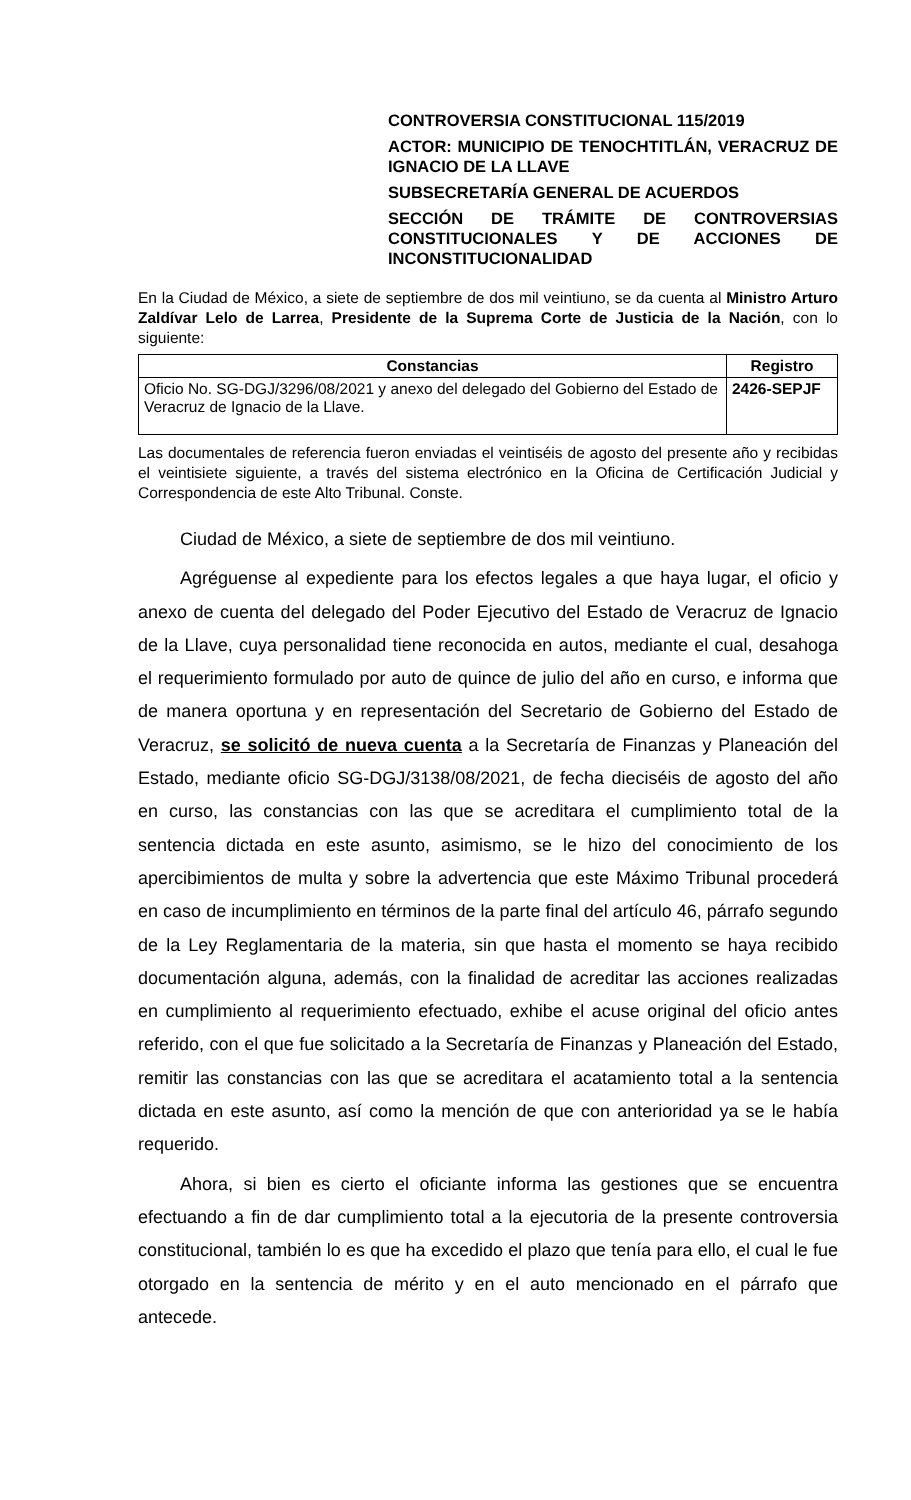CONTROVERSIA CONSTITUCIONAL 115/2019
ACTOR: MUNICIPIO DE TENOCHTITLÁN, VERACRUZ DE IGNACIO DE LA LLAVE
SUBSECRETARÍA GENERAL DE ACUERDOS
SECCIÓN DE TRÁMITE DE CONTROVERSIAS CONSTITUCIONALES Y DE ACCIONES DE INCONSTITUCIONALIDAD
En la Ciudad de México, a siete de septiembre de dos mil veintiuno, se da cuenta al Ministro Arturo Zaldívar Lelo de Larrea, Presidente de la Suprema Corte de Justicia de la Nación, con lo siguiente:
| Constancias | Registro |
| --- | --- |
| Oficio No. SG-DGJ/3296/08/2021 y anexo del delegado del Gobierno del Estado de Veracruz de Ignacio de la Llave. | 2426-SEPJF |
Las documentales de referencia fueron enviadas el veintiséis de agosto del presente año y recibidas el veintisiete siguiente, a través del sistema electrónico en la Oficina de Certificación Judicial y Correspondencia de este Alto Tribunal. Conste.
Ciudad de México, a siete de septiembre de dos mil veintiuno.
Agréguense al expediente para los efectos legales a que haya lugar, el oficio y anexo de cuenta del delegado del Poder Ejecutivo del Estado de Veracruz de Ignacio de la Llave, cuya personalidad tiene reconocida en autos, mediante el cual, desahoga el requerimiento formulado por auto de quince de julio del año en curso, e informa que de manera oportuna y en representación del Secretario de Gobierno del Estado de Veracruz, se solicitó de nueva cuenta a la Secretaría de Finanzas y Planeación del Estado, mediante oficio SG-DGJ/3138/08/2021, de fecha dieciséis de agosto del año en curso, las constancias con las que se acreditara el cumplimiento total de la sentencia dictada en este asunto, asimismo, se le hizo del conocimiento de los apercibimientos de multa y sobre la advertencia que este Máximo Tribunal procederá en caso de incumplimiento en términos de la parte final del artículo 46, párrafo segundo de la Ley Reglamentaria de la materia, sin que hasta el momento se haya recibido documentación alguna, además, con la finalidad de acreditar las acciones realizadas en cumplimiento al requerimiento efectuado, exhibe el acuse original del oficio antes referido, con el que fue solicitado a la Secretaría de Finanzas y Planeación del Estado, remitir las constancias con las que se acreditara el acatamiento total a la sentencia dictada en este asunto, así como la mención de que con anterioridad ya se le había requerido.
Ahora, si bien es cierto el oficiante informa las gestiones que se encuentra efectuando a fin de dar cumplimiento total a la ejecutoria de la presente controversia constitucional, también lo es que ha excedido el plazo que tenía para ello, el cual le fue otorgado en la sentencia de mérito y en el auto mencionado en el párrafo que antecede.